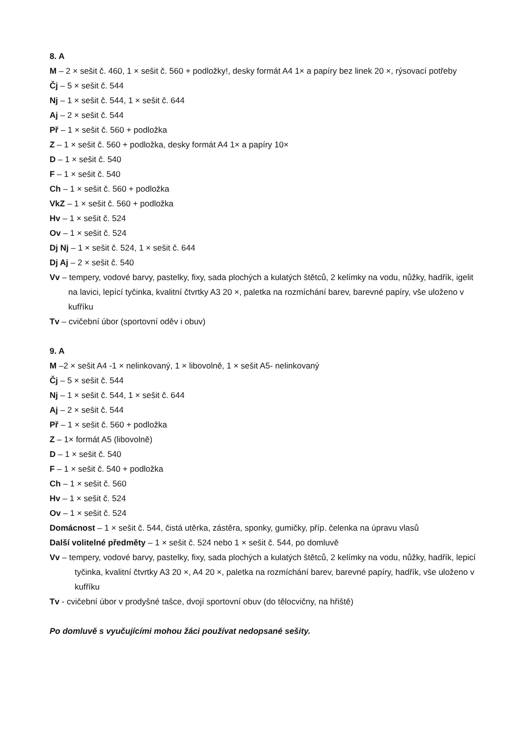8. A
M – 2 × sešit č. 460, 1 × sešit č. 560 + podložky!, desky formát A4 1× a papíry bez linek 20 ×, rýsovací potřeby
Čj – 5 × sešit č. 544
Nj – 1 × sešit č. 544, 1 × sešit č. 644
Aj – 2 × sešit č. 544
Př – 1 × sešit č. 560 + podložka
Z – 1 × sešit č. 560 + podložka, desky formát A4 1× a papíry 10×
D – 1 × sešit č. 540
F – 1 × sešit č. 540
Ch – 1 × sešit č. 560 + podložka
VkZ – 1 × sešit č. 560 + podložka
Hv – 1 × sešit č. 524
Ov – 1 × sešit č. 524
Dj Nj – 1 × sešit č. 524, 1 × sešit č. 644
Dj Aj – 2 × sešit č. 540
Vv – tempery, vodové barvy, pastelky, fixy, sada plochých a kulatých štětců, 2 kelímky na vodu, nůžky, hadřík, igelit na lavici, lepící tyčinka, kvalitní čtvrtky A3 20 ×, paletka na rozmíchání barev, barevné papíry, vše uloženo v kufříku
Tv – cvičební úbor (sportovní oděv i obuv)
9. A
M –2 × sešit A4 -1 × nelinkovaný, 1 × libovolně, 1 × sešit A5- nelinkovaný
Čj – 5 × sešit č. 544
Nj – 1 × sešit č. 544, 1 × sešit č. 644
Aj – 2 × sešit č. 544
Př – 1 × sešit č. 560 + podložka
Z – 1× formát A5 (libovolně)
D – 1 × sešit č. 540
F – 1 × sešit č. 540 + podložka
Ch – 1 × sešit č. 560
Hv – 1 × sešit č. 524
Ov – 1 × sešit č. 524
Domácnost – 1 × sešit č. 544, čistá utěrka, zástěra, sponky, gumičky, příp. čelenka na úpravu vlasů
Další volitelné předměty – 1 × sešit č. 524 nebo 1 × sešit č. 544, po domluvě
Vv – tempery, vodové barvy, pastelky, fixy, sada plochých a kulatých štětců, 2 kelímky na vodu, nůžky, hadřík, lepicí tyčinka, kvalitní čtvrtky A3 20 ×, A4 20 ×, paletka na rozmíchání barev, barevné papíry, hadřík, vše uloženo v kufříku
Tv - cvičební úbor v prodyšné tašce, dvojí sportovní obuv (do tělocvičny, na hřiště)
Po domluvě s vyučujícími mohou žáci používat nedopsané sešity.